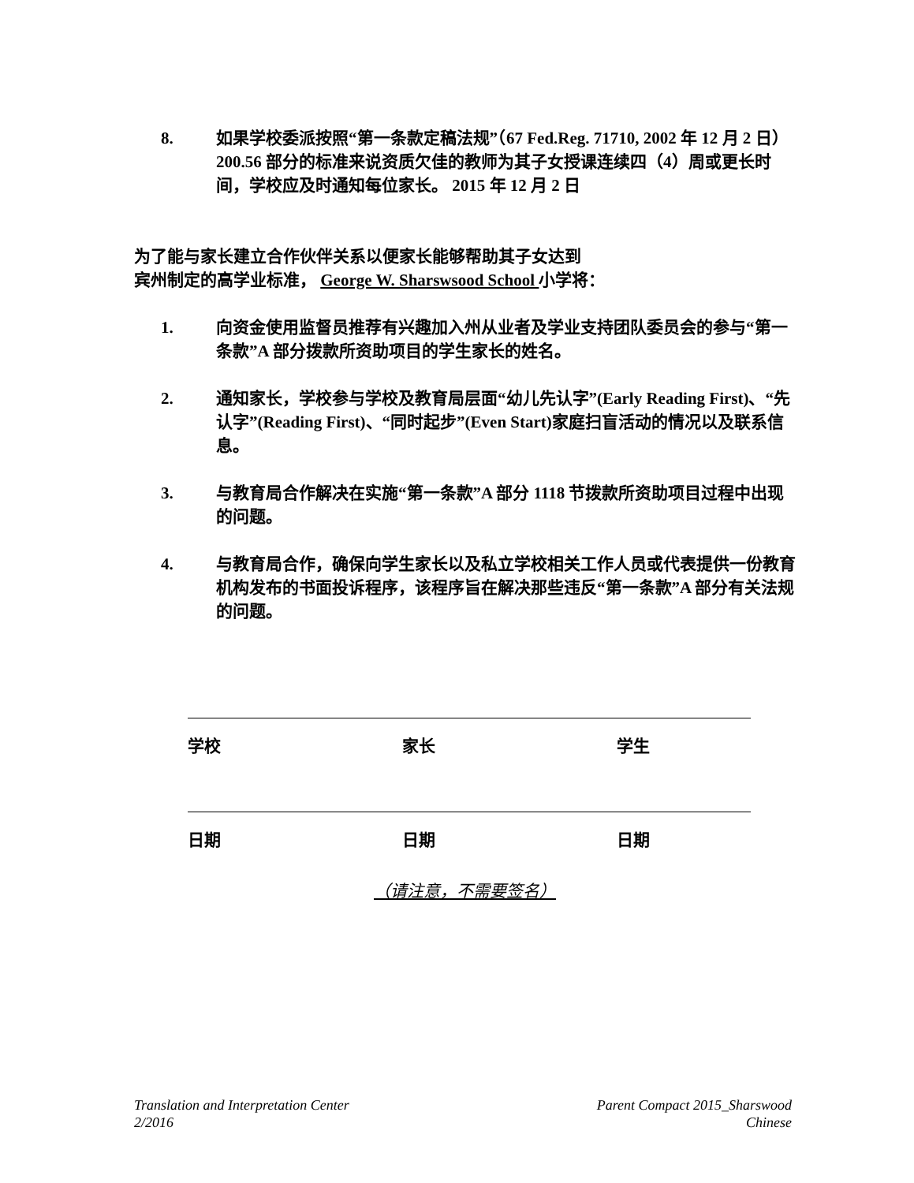8. 如果学校委派按照“第一条款定稿法规”（67 Fed.Reg. 71710, 2002 年 12 月 2 日）200.56 部分的标准来说资质欠佳的教师为其子女授课连续四（4）周或更长时间，学校应及时通知每位家长。 2015 年 12 月 2 日
为了能与家长建立合作伙伴关系以便家长能够帮助其子女达到
宾州制定的高学业标准， George W. Sharswsood School 小学将：
1. 向资金使用监督员推荐有兴趣加入州从业者及学业支持团队委员会的参与“第一条款”A 部分拨款所资助项目的学生家长的姓名。
2. 通知家长，学校参与学校及教育局层面“幼儿先认字”(Early Reading First)、“先认字”(Reading First)、“同时起步”(Even Start)家庭扫盲活动的情况以及联系信息。
3. 与教育局合作解决在实施“第一条款”A 部分 1118 节拨款所资助项目过程中出现的问题。
4. 与教育局合作，确保向学生家长以及私立学校相关工作人员或代表提供一份教育机构发布的书面投诉程序，该程序旨在解决那些违反“第一条款”A 部分有关法规的问题。
学校 家长 学生
日期 日期 日期
（请注意，不需要签名）
Translation and Interpretation Center
2/2016
Parent Compact 2015_Sharswood
Chinese